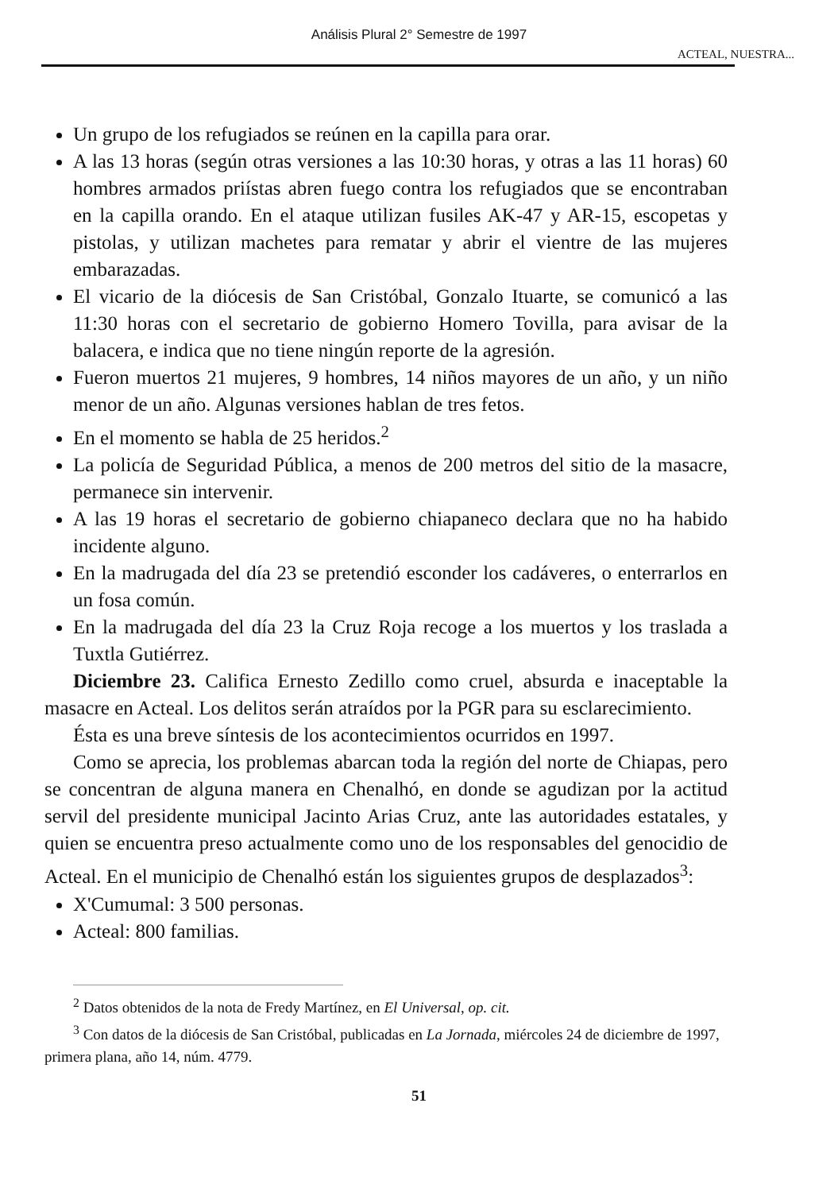Análisis Plural 2° Semestre de 1997
ACTEAL, NUESTRA...
Un grupo de los refugiados se reúnen en la capilla para orar.
A las 13 horas (según otras versiones a las 10:30 horas, y otras a las 11 horas) 60 hombres armados priístas abren fuego contra los refugiados que se encontraban en la capilla orando. En el ataque utilizan fusiles AK-47 y AR-15, escopetas y pistolas, y utilizan machetes para rematar y abrir el vientre de las mujeres embarazadas.
El vicario de la diócesis de San Cristóbal, Gonzalo Ituarte, se comunicó a las 11:30 horas con el secretario de gobierno Homero Tovilla, para avisar de la balacera, e indica que no tiene ningún reporte de la agresión.
Fueron muertos 21 mujeres, 9 hombres, 14 niños mayores de un año, y un niño menor de un año. Algunas versiones hablan de tres fetos.
En el momento se habla de 25 heridos.<sup>2</sup>
La policía de Seguridad Pública, a menos de 200 metros del sitio de la masacre, permanece sin intervenir.
A las 19 horas el secretario de gobierno chiapaneco declara que no ha habido incidente alguno.
En la madrugada del día 23 se pretendió esconder los cadáveres, o enterrarlos en un fosa común.
En la madrugada del día 23 la Cruz Roja recoge a los muertos y los traslada a Tuxtla Gutiérrez.
Diciembre 23. Califica Ernesto Zedillo como cruel, absurda e inaceptable la masacre en Acteal. Los delitos serán atraídos por la PGR para su esclarecimiento.
Ésta es una breve síntesis de los acontecimientos ocurridos en 1997.
Como se aprecia, los problemas abarcan toda la región del norte de Chiapas, pero se concentran de alguna manera en Chenalhó, en donde se agudizan por la actitud servil del presidente municipal Jacinto Arias Cruz, ante las autoridades estatales, y quien se encuentra preso actualmente como uno de los responsables del genocidio de Acteal. En el municipio de Chenalhó están los siguientes grupos de desplazados<sup>3</sup>:
X'Cumumal: 3 500 personas.
Acteal: 800 familias.
<sup>2</sup> Datos obtenidos de la nota de Fredy Martínez, en El Universal, op. cit.
<sup>3</sup> Con datos de la diócesis de San Cristóbal, publicadas en La Jornada, miércoles 24 de diciembre de 1997, primera plana, año 14, núm. 4779.
51